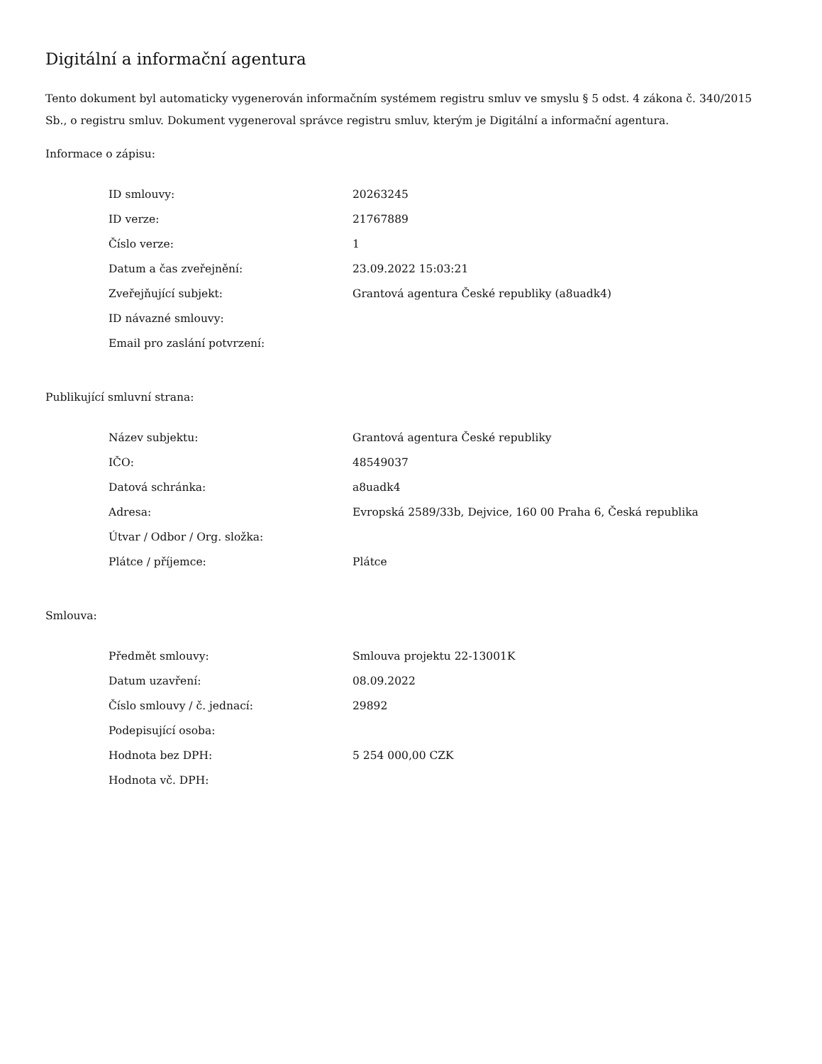Digitální a informační agentura
Tento dokument byl automaticky vygenerován informačním systémem registru smluv ve smyslu § 5 odst. 4 zákona č. 340/2015 Sb., o registru smluv. Dokument vygeneroval správce registru smluv, kterým je Digitální a informační agentura.
Informace o zápisu:
| ID smlouvy: | 20263245 |
| ID verze: | 21767889 |
| Číslo verze: | 1 |
| Datum a čas zveřejnění: | 23.09.2022 15:03:21 |
| Zveřejňující subjekt: | Grantová agentura České republiky (a8uadk4) |
| ID návazné smlouvy: | |
| Email pro zaslání potvrzení: | |
Publikující smluvní strana:
| Název subjektu: | Grantová agentura České republiky |
| IČO: | 48549037 |
| Datová schránka: | a8uadk4 |
| Adresa: | Evropská 2589/33b, Dejvice, 160 00 Praha 6, Česká republika |
| Útvar / Odbor / Org. složka: | |
| Plátce / příjemce: | Plátce |
Smlouva:
| Předmět smlouvy: | Smlouva projektu 22-13001K |
| Datum uzavření: | 08.09.2022 |
| Číslo smlouvy / č. jednací: | 29892 |
| Podepisující osoba: | |
| Hodnota bez DPH: | 5 254 000,00 CZK |
| Hodnota vč. DPH: | |